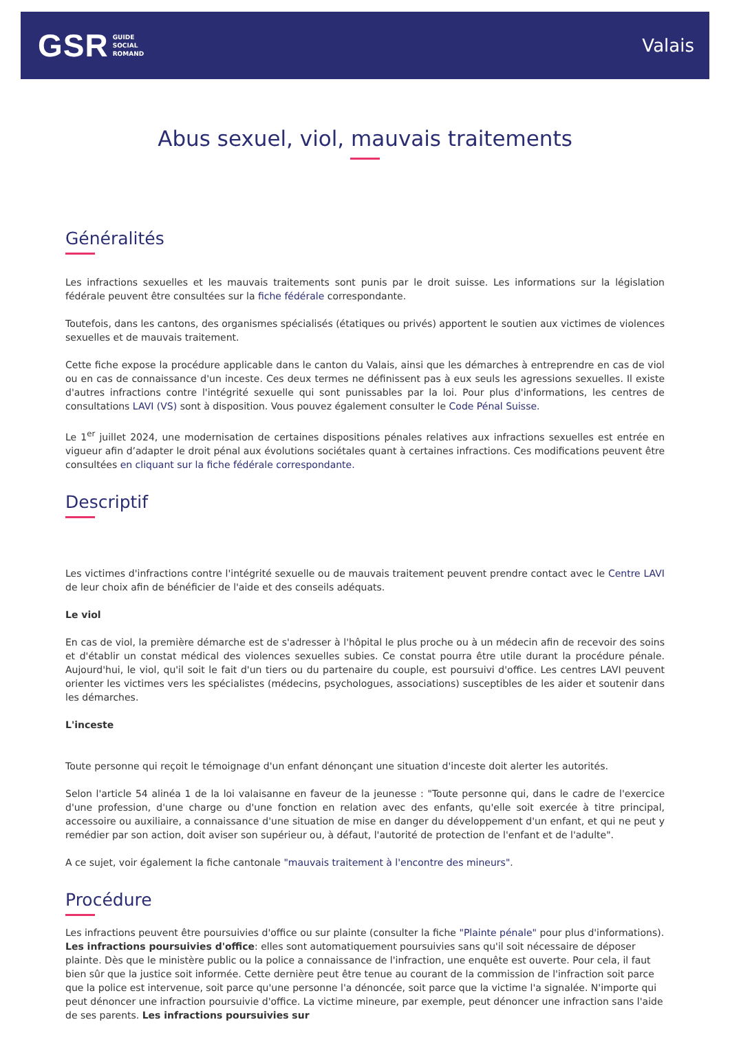GSR GUIDE
SOCIAL
ROMAND
Valais
Abus sexuel, viol, mauvais traitements
Généralités
Les infractions sexuelles et les mauvais traitements sont punis par le droit suisse. Les informations sur la législation fédérale peuvent être consultées sur la fiche fédérale correspondante.
Toutefois, dans les cantons, des organismes spécialisés (étatiques ou privés) apportent le soutien aux victimes de violences sexuelles et de mauvais traitement.
Cette fiche expose la procédure applicable dans le canton du Valais, ainsi que les démarches à entreprendre en cas de viol ou en cas de connaissance d'un inceste. Ces deux termes ne définissent pas à eux seuls les agressions sexuelles. Il existe d'autres infractions contre l'intégrité sexuelle qui sont punissables par la loi. Pour plus d'informations, les centres de consultations LAVI (VS) sont à disposition. Vous pouvez également consulter le Code Pénal Suisse.
Le 1<sup>er</sup> juillet 2024, une modernisation de certaines dispositions pénales relatives aux infractions sexuelles est entrée en vigueur afin d’adapter le droit pénal aux évolutions sociétales quant à certaines infractions. Ces modifications peuvent être consultées en cliquant sur la fiche fédérale correspondante.
Descriptif
Les victimes d'infractions contre l'intégrité sexuelle ou de mauvais traitement peuvent prendre contact avec le Centre LAVI de leur choix afin de bénéficier de l'aide et des conseils adéquats.
Le viol
En cas de viol, la première démarche est de s'adresser à l'hôpital le plus proche ou à un médecin afin de recevoir des soins et d'établir un constat médical des violences sexuelles subies. Ce constat pourra être utile durant la procédure pénale. Aujourd'hui, le viol, qu'il soit le fait d'un tiers ou du partenaire du couple, est poursuivi d'office. Les centres LAVI peuvent orienter les victimes vers les spécialistes (médecins, psychologues, associations) susceptibles de les aider et soutenir dans les démarches.
L'inceste
Toute personne qui reçoit le témoignage d'un enfant dénonçant une situation d'inceste doit alerter les autorités.
Selon l'article 54 alinéa 1 de la loi valaisanne en faveur de la jeunesse : "Toute personne qui, dans le cadre de l'exercice d'une profession, d'une charge ou d'une fonction en relation avec des enfants, qu'elle soit exercée à titre principal, accessoire ou auxiliaire, a connaissance d'une situation de mise en danger du développement d'un enfant, et qui ne peut y remédier par son action, doit aviser son supérieur ou, à défaut, l'autorité de protection de l'enfant et de l'adulte".
A ce sujet, voir également la fiche cantonale "mauvais traitement à l'encontre des mineurs".
Procédure
Les infractions peuvent être poursuivies d'office ou sur plainte (consulter la fiche "Plainte pénale" pour plus d'informations). Les infractions poursuivies d'office: elles sont automatiquement poursuivies sans qu'il soit nécessaire de déposer plainte. Dès que le ministère public ou la police a connaissance de l'infraction, une enquête est ouverte. Pour cela, il faut bien sûr que la justice soit informée. Cette dernière peut être tenue au courant de la commission de l'infraction soit parce que la police est intervenue, soit parce qu'une personne l'a dénoncée, soit parce que la victime l'a signalée. N'importe qui peut dénoncer une infraction poursuivie d'office. La victime mineure, par exemple, peut dénoncer une infraction sans l'aide de ses parents. Les infractions poursuivies sur